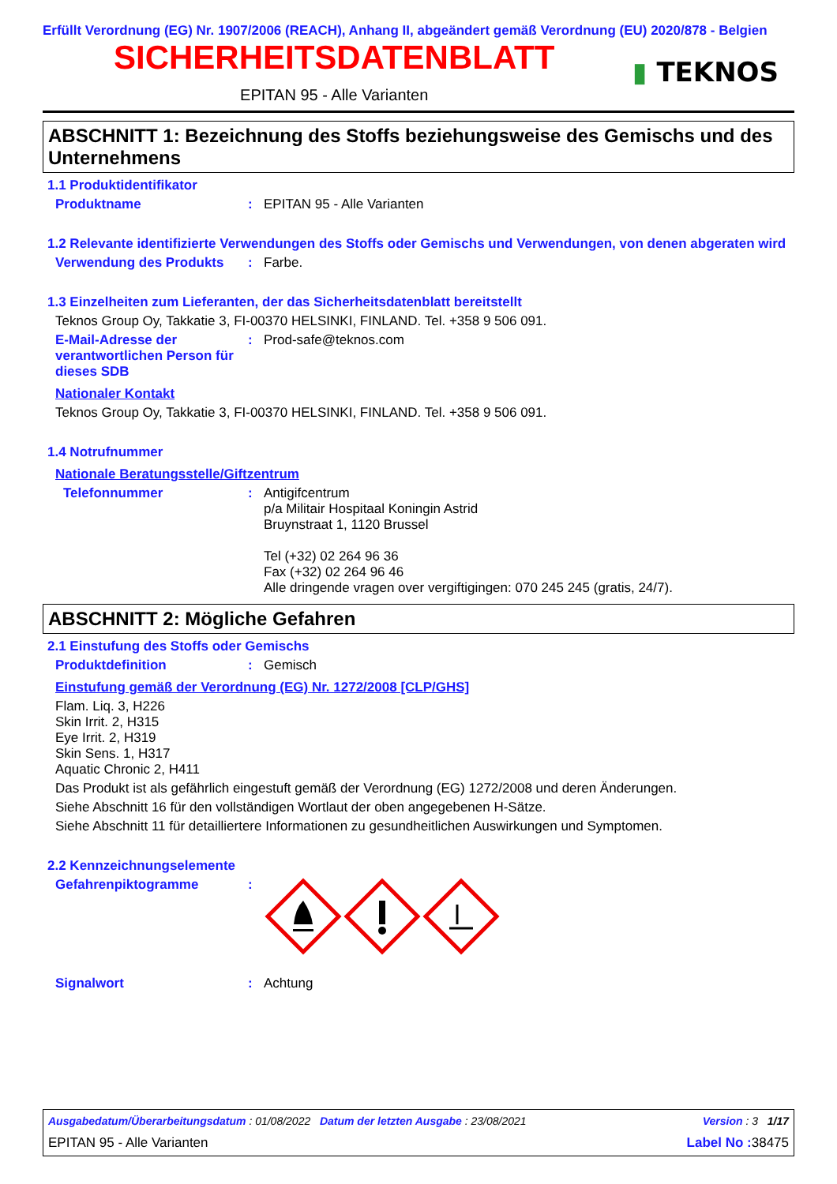Erfüllt Verordnung (EG) Nr. 1907/2006 (REACH), Anhang II, abgeändert gemäß Verordnung (EU) 2020/878 - Belgien
SICHERHEITSDATENBLATT
EPITAN 95 - Alle Varianten
▮ TEKNOS
ABSCHNITT 1: Bezeichnung des Stoffs beziehungsweise des Gemischs und des Unternehmens
1.1 Produktidentifikator
Produktname : EPITAN 95 - Alle Varianten
1.2 Relevante identifizierte Verwendungen des Stoffs oder Gemischs und Verwendungen, von denen abgeraten wird
Verwendung des Produkts : Farbe.
1.3 Einzelheiten zum Lieferanten, der das Sicherheitsdatenblatt bereitstellt
Teknos Group Oy, Takkatie 3, FI-00370 HELSINKI, FINLAND. Tel. +358 9 506 091.
E-Mail-Adresse der verantwortlichen Person für dieses SDB
: Prod-safe@teknos.com
Nationaler Kontakt
Teknos Group Oy, Takkatie 3, FI-00370 HELSINKI, FINLAND. Tel. +358 9 506 091.
1.4 Notrufnummer
Nationale Beratungsstelle/Giftzentrum
Telefonnummer : Antigifcentrum
p/a Militair Hospitaal Koningin Astrid
Bruynstraat 1, 1120 Brussel
Tel (+32) 02 264 96 36
Fax (+32) 02 264 96 46
Alle dringende vragen over vergiftigingen: 070 245 245 (gratis, 24/7).
ABSCHNITT 2: Mögliche Gefahren
2.1 Einstufung des Stoffs oder Gemischs
Produktdefinition : Gemisch
Einstufung gemäß der Verordnung (EG) Nr. 1272/2008 [CLP/GHS]
Flam. Liq. 3, H226
Skin Irrit. 2, H315
Eye Irrit. 2, H319
Skin Sens. 1, H317
Aquatic Chronic 2, H411
Das Produkt ist als gefährlich eingestuft gemäß der Verordnung (EG) 1272/2008 und deren Änderungen.
Siehe Abschnitt 16 für den vollständigen Wortlaut der oben angegebenen H-Sätze.
Siehe Abschnitt 11 für detailliertere Informationen zu gesundheitlichen Auswirkungen und Symptomen.
2.2 Kennzeichnungselemente
Gefahrenpiktogramme :
Signalwort : Achtung
Ausgabedatum/Überarbeitungsdatum : 01/08/2022 Datum der letzten Ausgabe : 23/08/2021 Version : 3 1/17
EPITAN 95 - Alle Varianten Label No : 38475